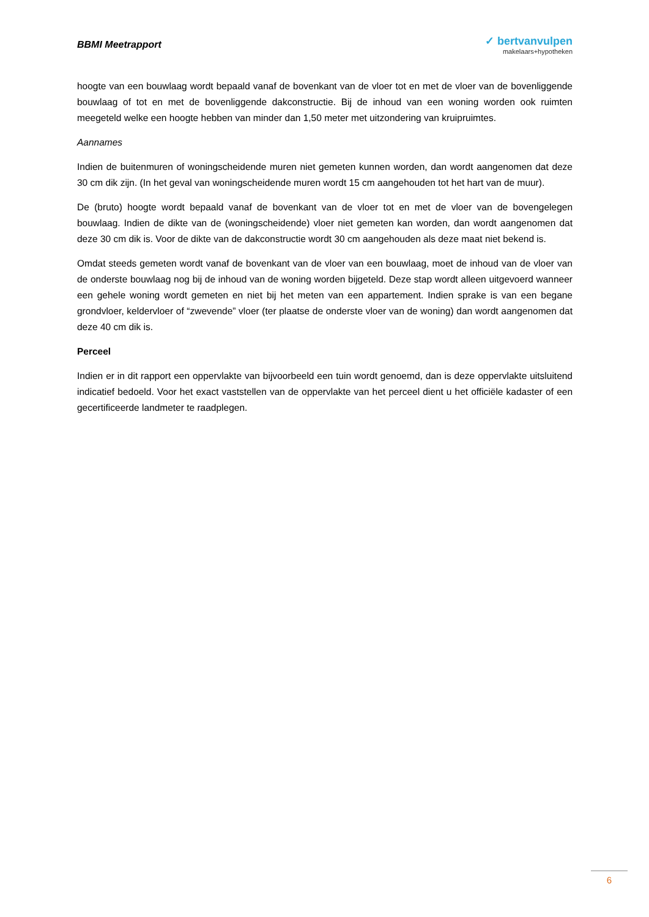BBMI Meetrapport
✓ bertvanvulpen
makelaars+hypotheken
hoogte van een bouwlaag wordt bepaald vanaf de bovenkant van de vloer tot en met de vloer van de bovenliggende bouwlaag of tot en met de bovenliggende dakconstructie. Bij de inhoud van een woning worden ook ruimten meegeteld welke een hoogte hebben van minder dan 1,50 meter met uitzondering van kruipruimtes.
Aannames
Indien de buitenmuren of woningscheidende muren niet gemeten kunnen worden, dan wordt aangenomen dat deze 30 cm dik zijn. (In het geval van woningscheidende muren wordt 15 cm aangehouden tot het hart van de muur).
De (bruto) hoogte wordt bepaald vanaf de bovenkant van de vloer tot en met de vloer van de bovengelegen bouwlaag. Indien de dikte van de (woningscheidende) vloer niet gemeten kan worden, dan wordt aangenomen dat deze 30 cm dik is. Voor de dikte van de dakconstructie wordt 30 cm aangehouden als deze maat niet bekend is.
Omdat steeds gemeten wordt vanaf de bovenkant van de vloer van een bouwlaag, moet de inhoud van de vloer van de onderste bouwlaag nog bij de inhoud van de woning worden bijgeteld. Deze stap wordt alleen uitgevoerd wanneer een gehele woning wordt gemeten en niet bij het meten van een appartement. Indien sprake is van een begane grondvloer, keldervloer of “zwevende” vloer (ter plaatse de onderste vloer van de woning) dan wordt aangenomen dat deze 40 cm dik is.
Perceel
Indien er in dit rapport een oppervlakte van bijvoorbeeld een tuin wordt genoemd, dan is deze oppervlakte uitsluitend indicatief bedoeld. Voor het exact vaststellen van de oppervlakte van het perceel dient u het officiële kadaster of een gecertificeerde landmeter te raadplegen.
6